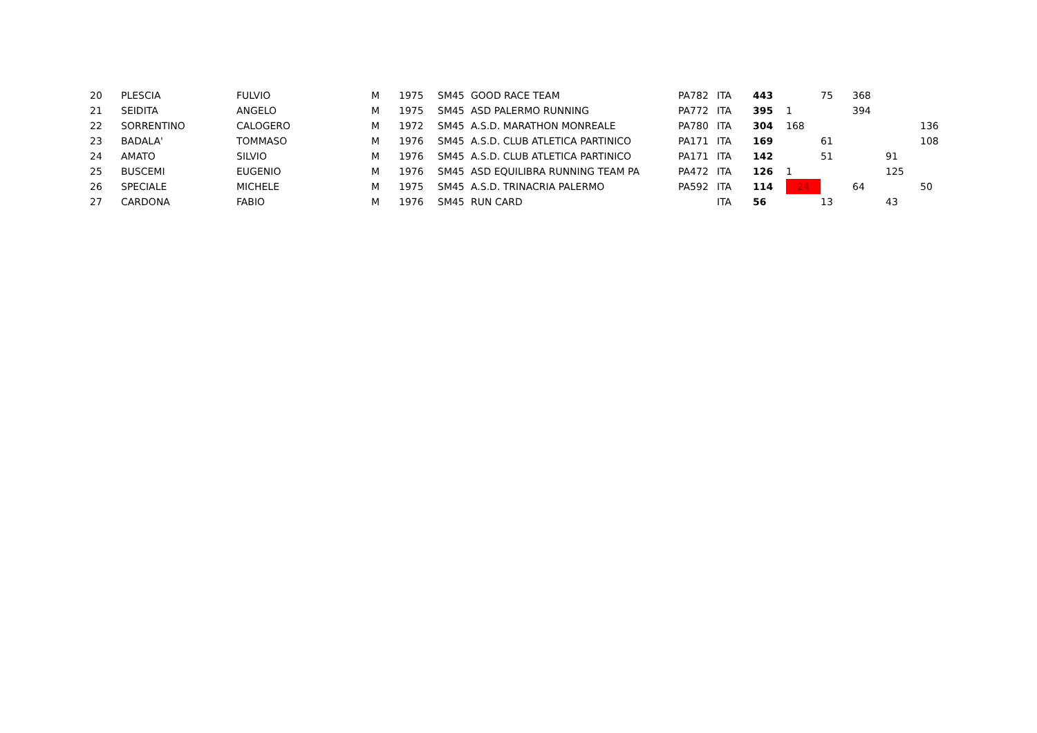| 20 | PLESCIA | FULVIO | M | 1975 | SM45 | GOOD RACE TEAM | PA782 | ITA | 443 | | 75 | 368 | | |
| 21 | SEIDITA | ANGELO | M | 1975 | SM45 | ASD PALERMO RUNNING | PA772 | ITA | 395 | 1 | | 394 | | |
| 22 | SORRENTINO | CALOGERO | M | 1972 | SM45 | A.S.D. MARATHON MONREALE | PA780 | ITA | 304 | 168 | | | | 136 |
| 23 | BADALA' | TOMMASO | M | 1976 | SM45 | A.S.D. CLUB ATLETICA PARTINICO | PA171 | ITA | 169 | | 61 | | | 108 |
| 24 | AMATO | SILVIO | M | 1976 | SM45 | A.S.D. CLUB ATLETICA PARTINICO | PA171 | ITA | 142 | | 51 | | 91 | |
| 25 | BUSCEMI | EUGENIO | M | 1976 | SM45 | ASD EQUILIBRA RUNNING TEAM PA | PA472 | ITA | 126 | 1 | | | 125 | |
| 26 | SPECIALE | MICHELE | M | 1975 | SM45 | A.S.D. TRINACRIA PALERMO | PA592 | ITA | 114 | 24 | | 64 | | 50 |
| 27 | CARDONA | FABIO | M | 1976 | SM45 | RUN CARD | | ITA | 56 | | 13 | | 43 | |